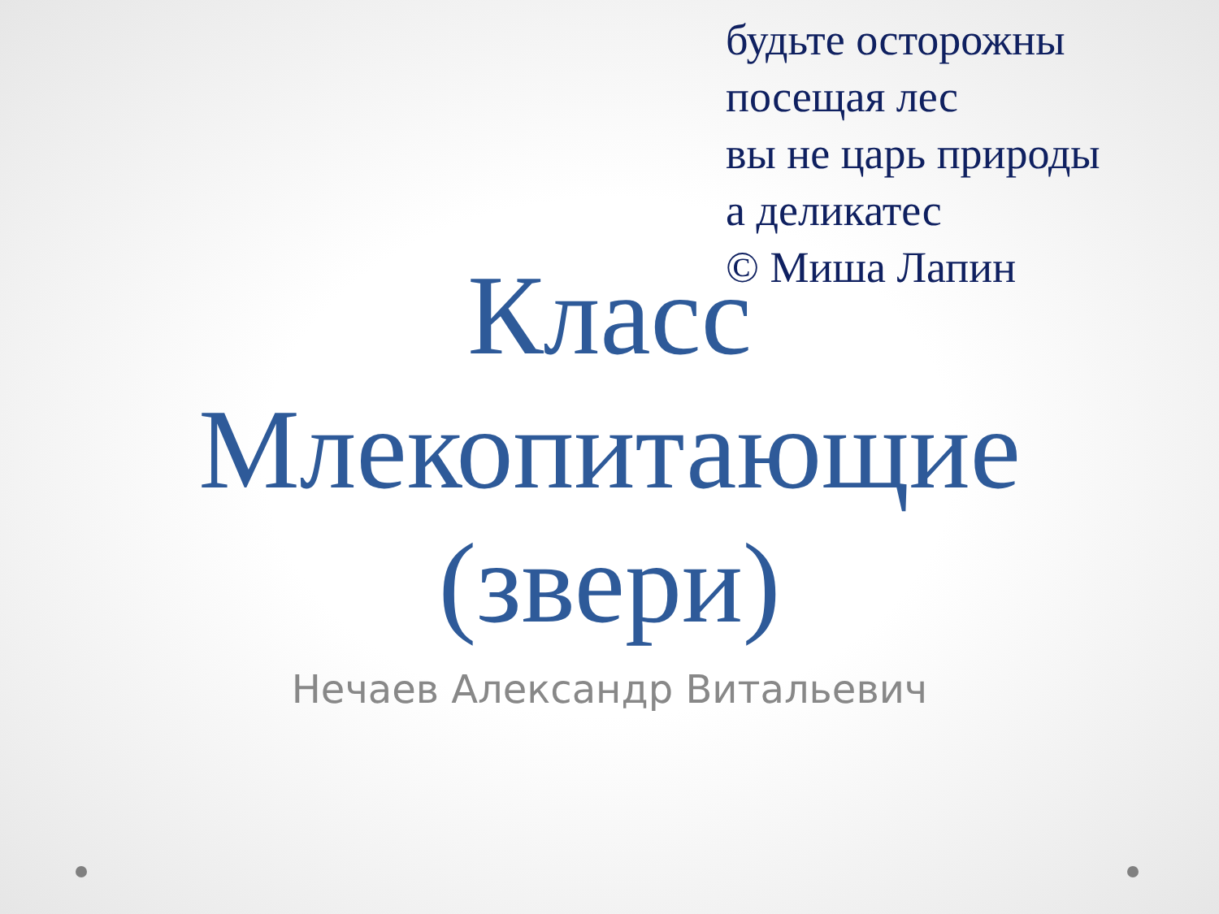будьте осторожны
посещая лес
вы не царь природы
а деликатес
© Миша Лапин
Класс
Млекопитающие
(звери)
Нечаев Александр Витальевич